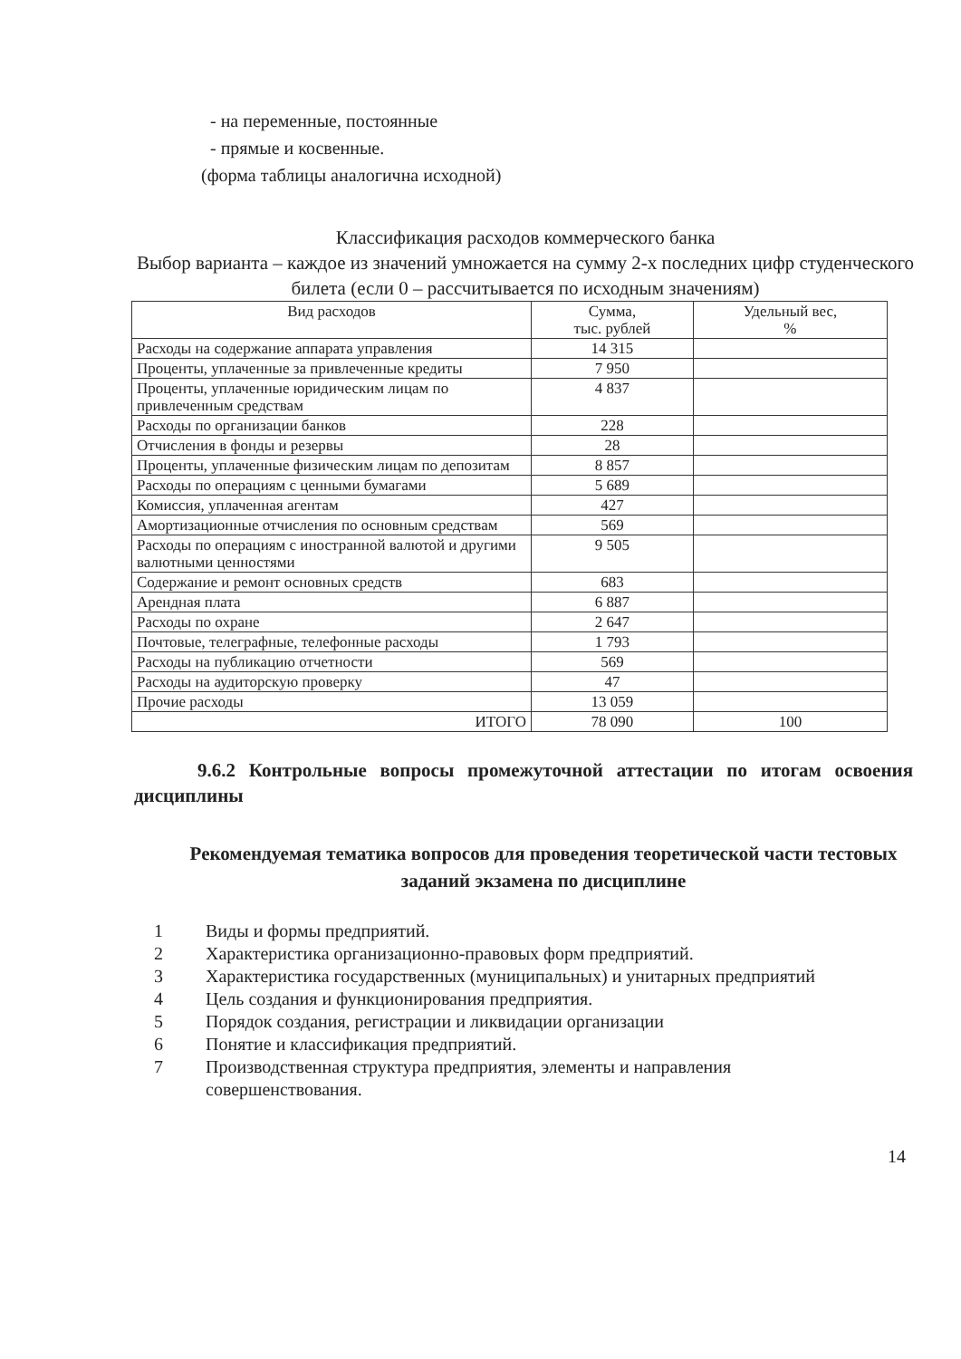- на переменные, постоянные
- прямые и косвенные.
(форма таблицы аналогична исходной)
Классификация расходов коммерческого банка
Выбор варианта – каждое из значений умножается на сумму 2-х последних цифр студенческого билета (если 0 – рассчитывается по исходным значениям)
| Вид расходов | Сумма, тыс. рублей | Удельный вес, % |
| --- | --- | --- |
| Расходы на содержание аппарата управления | 14 315 | |
| Проценты, уплаченные за привлеченные кредиты | 7 950 | |
| Проценты, уплаченные юридическим лицам по привлеченным средствам | 4 837 | |
| Расходы по организации банков | 228 | |
| Отчисления в фонды и резервы | 28 | |
| Проценты, уплаченные физическим лицам по депозитам | 8 857 | |
| Расходы по операциям с ценными бумагами | 5 689 | |
| Комиссия, уплаченная агентам | 427 | |
| Амортизационные отчисления по основным средствам | 569 | |
| Расходы по операциям с иностранной валютой и другими валютными ценностями | 9 505 | |
| Содержание и ремонт основных средств | 683 | |
| Арендная плата | 6 887 | |
| Расходы по охране | 2 647 | |
| Почтовые, телеграфные, телефонные расходы | 1 793 | |
| Расходы на публикацию отчетности | 569 | |
| Расходы на аудиторскую проверку | 47 | |
| Прочие расходы | 13 059 | |
| ИТОГО | 78 090 | 100 |
9.6.2 Контрольные вопросы промежуточной аттестации по итогам освоения дисциплины
Рекомендуемая тематика вопросов для проведения теоретической части тестовых заданий экзамена по дисциплине
1 Виды и формы предприятий.
2 Характеристика организационно-правовых форм предприятий.
3 Характеристика государственных (муниципальных) и унитарных предприятий
4 Цель создания и функционирования предприятия.
5 Порядок создания, регистрации и ликвидации организации
6 Понятие и классификация предприятий.
7 Производственная структура предприятия, элементы и направления совершенствования.
14